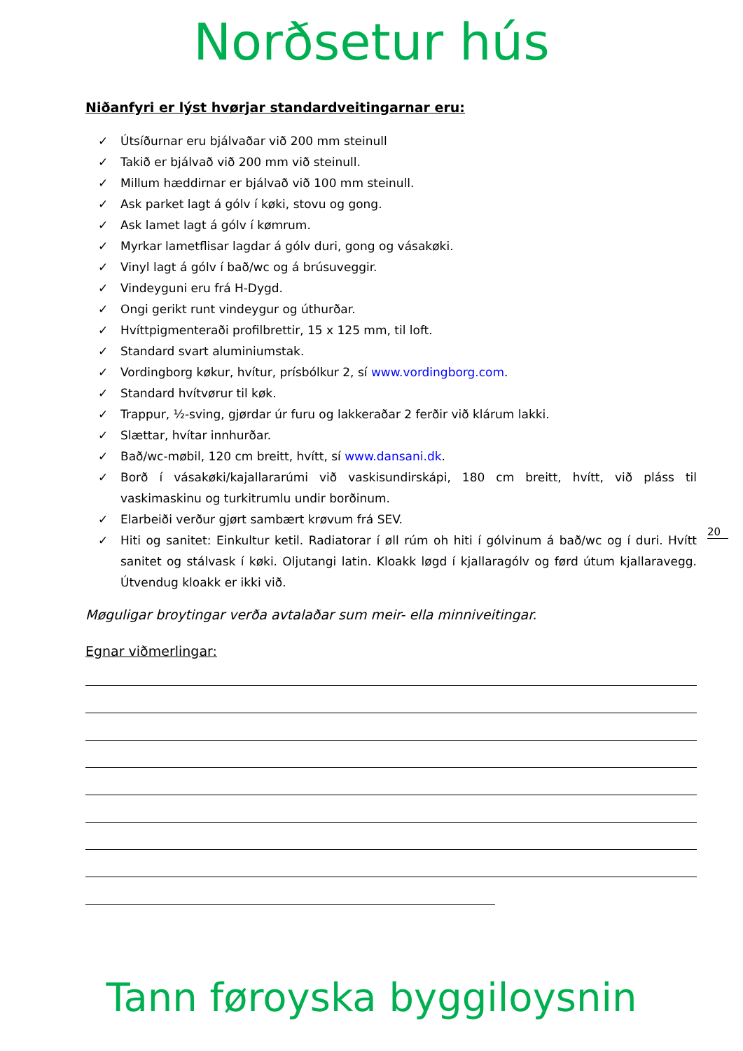Norðsetur hús
Niðanfyri er lýst hvørjar standardveitingarnar eru:
✓ Útsíðurnar eru bjálvaðar við 200 mm steinull
✓ Takið er bjálvað við 200 mm við steinull.
✓ Millum hæddirnar er bjálvað við 100 mm steinull.
✓ Ask parket lagt á gólv í køki, stovu og gong.
✓ Ask lamet lagt á gólv í kømrum.
✓ Myrkar lametflisar lagdar á gólv duri, gong og vásakøki.
✓ Vinyl lagt á gólv í bað/wc og á brúsuveggir.
✓ Vindeyguni eru frá H-Dygd.
✓ Ongi gerikt runt vindeygur og úthurðar.
✓ Hvíttpigmenteraði profilbrettir, 15 x 125 mm, til loft.
✓ Standard svart aluminiumstak.
✓ Vordingborg køkur, hvítur, prísbólkur 2, sí www.vordingborg.com.
✓ Standard hvítvørur til køk.
✓ Trappur, ½-sving, gjørdar úr furu og lakkeraðar 2 ferðir við klárum lakki.
✓ Slættar, hvítar innhurðar.
✓ Bað/wc-møbil, 120 cm breitt, hvítt, sí www.dansani.dk.
✓ Borð í vásakøki/kajallararúmi við vaskisundirskápi, 180 cm breitt, hvítt, við pláss til vaskimaskinu og turkitrumlu undir borðinum.
✓ Elarbeiði verður gjørt sambært krøvum frá SEV.
✓ Hiti og sanitet: Einkultur ketil. Radiatorar í øll rúm oh hiti í gólvinum á bað/wc og í duri. Hvítt sanitet og stálvask í køki. Oljutangi latin. Kloakk løgd í kjallaragólv og førd útum kjallaravegg. Útvendug kloakk er ikki við.
Møguligar broytingar verða avtalaðar sum meir- ella minniveitingar.
Egnar viðmerlingar:
20
Tann føroyska byggiloysnin